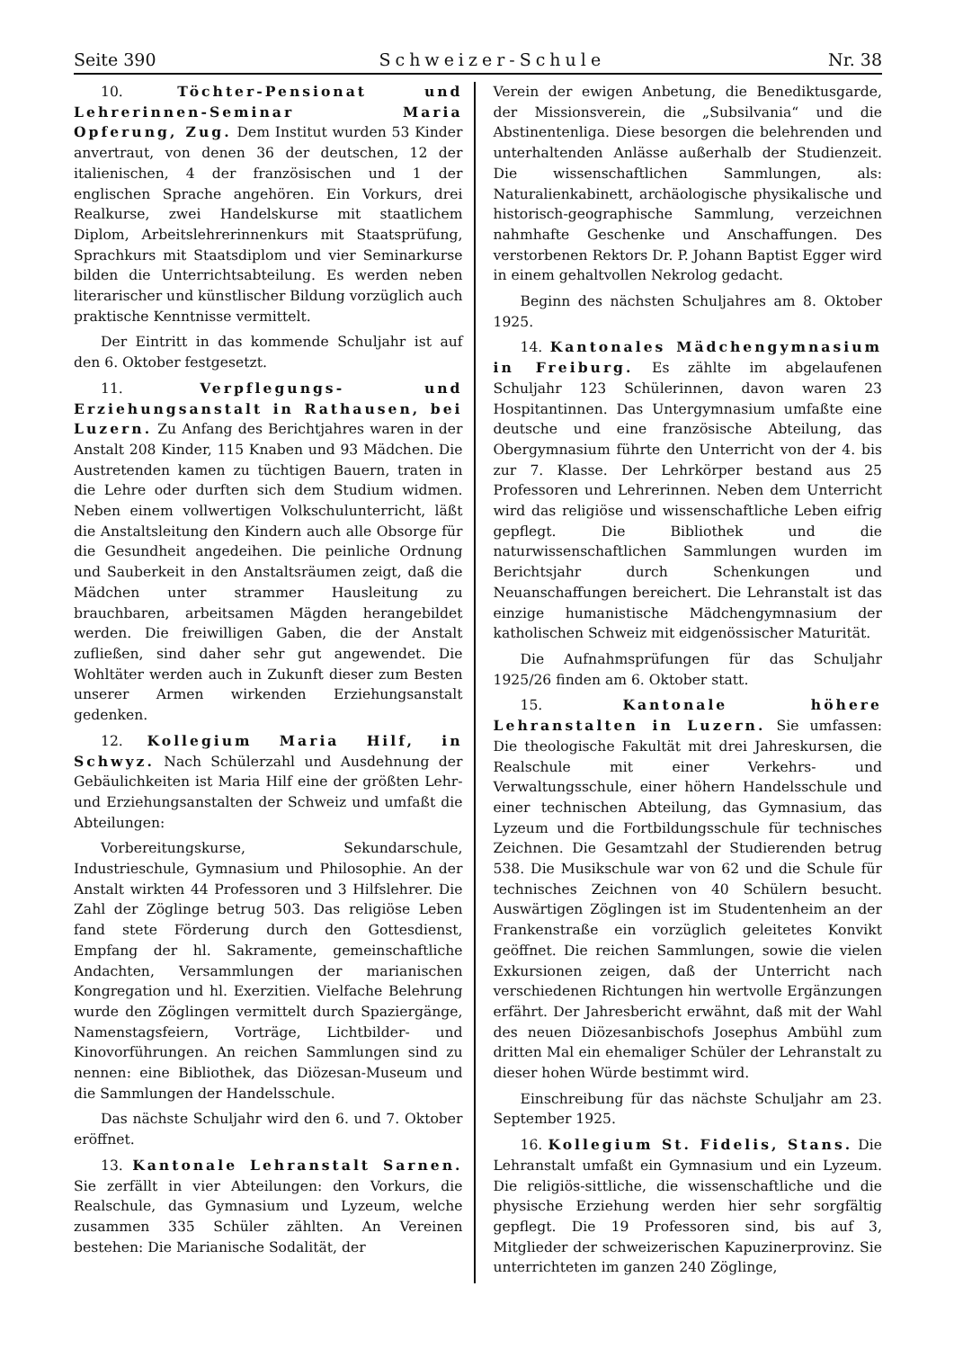Seite 390 Schweizer-Schule Nr. 38
10. Töchter-Pensionat und Lehrerinnen-Seminar Maria Opferung, Zug. Dem Institut wurden 53 Kinder anvertraut, von denen 36 der deutschen, 12 der italienischen, 4 der französischen und 1 der englischen Sprache angehören. Ein Vorkurs, drei Realkurse, zwei Handelskurse mit staatlichem Diplom, Arbeitslehrerinnenkurs mit Staatsprüfung, Sprachkurs mit Staatsdiplom und vier Seminarkurse bilden die Unterrichtsabteilung. Es werden neben literarischer und künstlischer Bildung vorzüglich auch praktische Kenntnisse vermittelt.
Der Eintritt in das kommende Schuljahr ist auf den 6. Oktober festgesetzt.
11. Verpflegungs- und Erziehungsanstalt in Rathausen, bei Luzern. Zu Anfang des Berichtjahres waren in der Anstalt 208 Kinder, 115 Knaben und 93 Mädchen. Die Austretenden kamen zu tüchtigen Bauern, traten in die Lehre oder durften sich dem Studium widmen. Neben einem vollwertigen Volkschulunterricht, läßt die Anstaltsleitung den Kindern auch alle Obsorge für die Gesundheit angedeihen. Die peinliche Ordnung und Sauberkeit in den Anstaltsräumen zeigt, daß die Mädchen unter strammer Hausleitung zu brauchbaren, arbeitsamen Mägden herangebildet werden. Die freiwilligen Gaben, die der Anstalt zufließen, sind daher sehr gut angewendet. Die Wohltäter werden auch in Zukunft dieser zum Besten unserer Armen wirkenden Erziehungsanstalt gedenken.
12. Kollegium Maria Hilf, in Schwyz. Nach Schülerzahl und Ausdehnung der Gebäulichkeiten ist Maria Hilf eine der größten Lehr- und Erziehungsanstalten der Schweiz und umfaßt die Abteilungen:
Vorbereitungskurse, Sekundarschule, Industrieschule, Gymnasium und Philosophie. An der Anstalt wirkten 44 Professoren und 3 Hilfslehrer. Die Zahl der Zöglinge betrug 503. Das religiöse Leben fand stete Förderung durch den Gottesdienst, Empfang der hl. Sakramente, gemeinschaftliche Andachten, Versammlungen der marianischen Kongregation und hl. Exerzitien. Vielfache Belehrung wurde den Zöglingen vermittelt durch Spaziergänge, Namenstagsfeiern, Vorträge, Lichtbilder- und Kinovorführungen. An reichen Sammlungen sind zu nennen: eine Bibliothek, das Diözesan-Museum und die Sammlungen der Handelsschule.
Das nächste Schuljahr wird den 6. und 7. Oktober eröffnet.
13. Kantonale Lehranstalt Sarnen. Sie zerfällt in vier Abteilungen: den Vorkurs, die Realschule, das Gymnasium und Lyzeum, welche zusammen 335 Schüler zählten. An Vereinen bestehen: Die Marianische Sodalität, der
Verein der ewigen Anbetung, die Benediktusgarde, der Missionsverein, die „Subsilvania“ und die Abstinentenliga. Diese besorgen die belehrenden und unterhaltenden Anlässe außerhalb der Studienzeit. Die wissenschaftlichen Sammlungen, als: Naturalienkabinett, archäologische physikalische und historisch-geographische Sammlung, verzeichnen nahmhafte Geschenke und Anschaffungen. Des verstorbenen Rektors Dr. P. Johann Baptist Egger wird in einem gehaltvollen Nekrolog gedacht.
Beginn des nächsten Schuljahres am 8. Oktober 1925.
14. Kantonales Mädchengymnasium in Freiburg. Es zählte im abgelaufenen Schuljahr 123 Schülerinnen, davon waren 23 Hospitantinnen. Das Untergymnasium umfaßte eine deutsche und eine französische Abteilung, das Obergymnasium führte den Unterricht von der 4. bis zur 7. Klasse. Der Lehrkörper bestand aus 25 Professoren und Lehrerinnen. Neben dem Unterricht wird das religiöse und wissenschaftliche Leben eifrig gepflegt. Die Bibliothek und die naturwissenschaftlichen Sammlungen wurden im Berichtsjahr durch Schenkungen und Neuanschaffungen bereichert. Die Lehranstalt ist das einzige humanistische Mädchengymnasium der katholischen Schweiz mit eidgenössischer Maturität.
Die Aufnahmsprüfungen für das Schuljahr 1925/26 finden am 6. Oktober statt.
15. Kantonale höhere Lehranstalten in Luzern. Sie umfassen: Die theologische Fakultät mit drei Jahreskursen, die Realschule mit einer Verkehrs- und Verwaltungsschule, einer höhern Handelsschule und einer technischen Abteilung, das Gymnasium, das Lyzeum und die Fortbildungsschule für technisches Zeichnen. Die Gesamtzahl der Studierenden betrug 538. Die Musikschule war von 62 und die Schule für technisches Zeichnen von 40 Schülern besucht. Auswärtigen Zöglingen ist im Studentenheim an der Frankenstraße ein vorzüglich geleitetes Konvikt geöffnet. Die reichen Sammlungen, sowie die vielen Exkursionen zeigen, daß der Unterricht nach verschiedenen Richtungen hin wertvolle Ergänzungen erfährt. Der Jahresbericht erwähnt, daß mit der Wahl des neuen Diözesanbischofs Josephus Ambühl zum dritten Mal ein ehemaliger Schüler der Lehranstalt zu dieser hohen Würde bestimmt wird.
Einschreibung für das nächste Schuljahr am 23. September 1925.
16. Kollegium St. Fidelis, Stans. Die Lehranstalt umfaßt ein Gymnasium und ein Lyzeum. Die religiös-sittliche, die wissenschaftliche und die physische Erziehung werden hier sehr sorgfältig gepflegt. Die 19 Professoren sind, bis auf 3, Mitglieder der schweizerischen Kapuzinerprovinz. Sie unterrichteten im ganzen 240 Zöglinge,